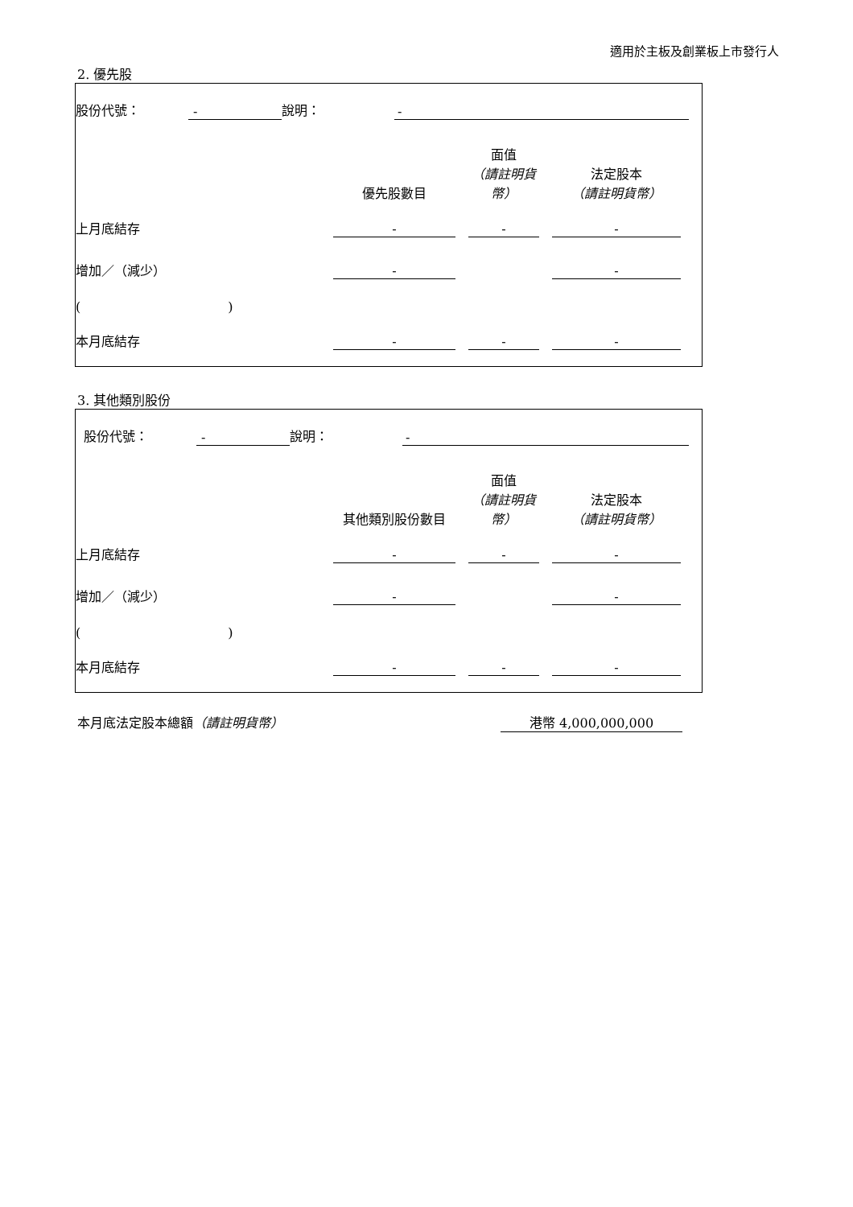適用於主板及創業板上市發行人
2. 優先股
| 股份代號： | - | 說明： | - | |
| | 優先股數目 | | 面值 （請註明貨幣） | | 法定股本 （請註明貨幣） | |
| --- | --- | --- | --- | --- | --- | --- |
| 上月底結存 | - | | - | | - | |
| 增加／（減少） | - | | | | - | |
| ( ) | | | | | | |
| 本月底結存 | - | | - | | - | |
3. 其他類別股份
| 股份代號： | - | 說明： | - | |
| | 其他類別股份數目 | | 面值 （請註明貨幣） | | 法定股本 （請註明貨幣） | |
| --- | --- | --- | --- | --- | --- | --- |
| 上月底結存 | - | | - | | - | |
| 增加／（減少） | - | | | | - | |
| ( ) | | | | | | |
| 本月底結存 | - | | - | | - | |
| 本月底法定股本總額 （請註明貨幣） | 港幣 4,000,000,000 |